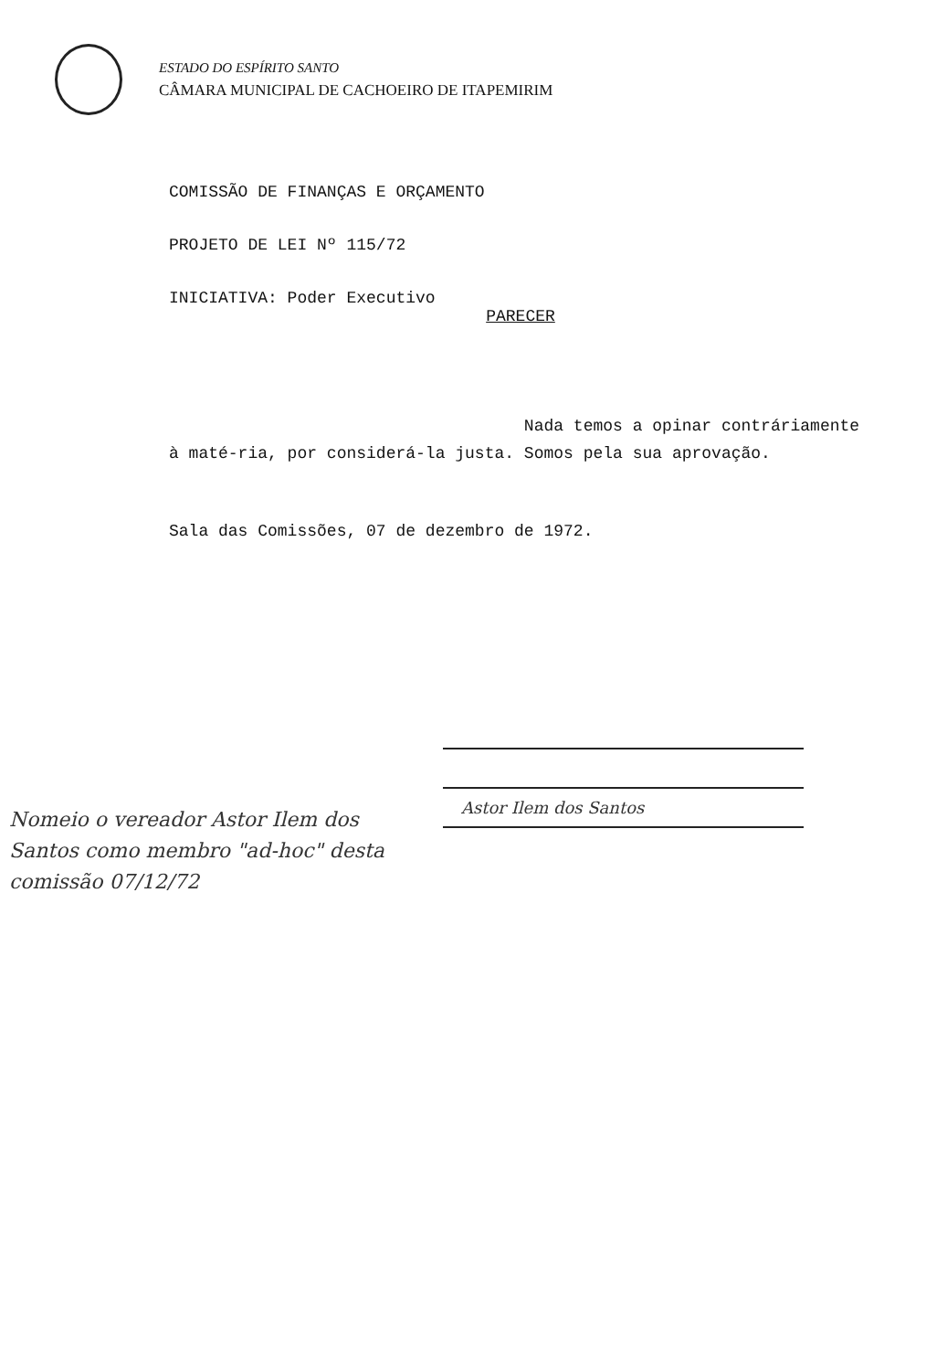ESTADO DO ESPÍRITO SANTO
CÂMARA MUNICIPAL DE CACHOEIRO DE ITAPEMIRIM
COMISSÃO DE FINANÇAS E ORÇAMENTO
PROJETO DE LEI Nº 115/72
INICIATIVA: Poder Executivo
PARECER
Nada temos a opinar contráriamente à maté-ria, por considerá-la justa. Somos pela sua aprovação.
Sala das Comissões, 07 de dezembro de 1972.
Astor Ilem dos Santos
Nomeio o vereador Astor Ilem dos Santos como membro "ad-hoc" desta comissão 07/12/72